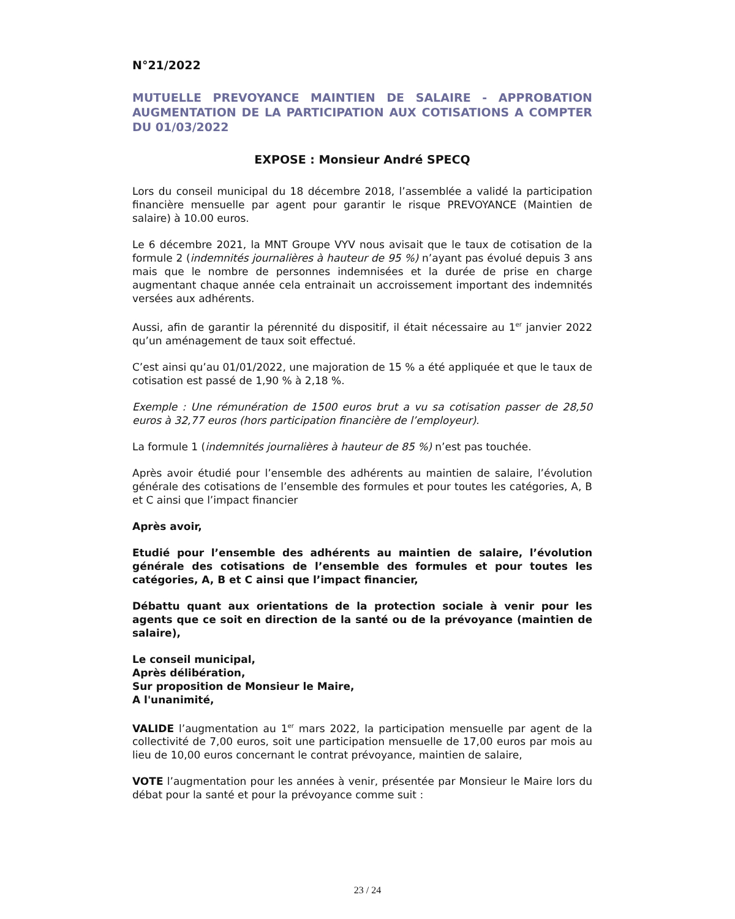N°21/2022
MUTUELLE PREVOYANCE MAINTIEN DE SALAIRE - APPROBATION AUGMENTATION DE LA PARTICIPATION AUX COTISATIONS A COMPTER DU 01/03/2022
EXPOSE : Monsieur André SPECQ
Lors du conseil municipal du 18 décembre 2018, l’assemblée a validé la participation financière mensuelle par agent pour garantir le risque PREVOYANCE (Maintien de salaire) à 10.00 euros.
Le 6 décembre 2021, la MNT Groupe VYV nous avisait que le taux de cotisation de la formule 2 (indemnités journalières à hauteur de 95 %) n’ayant pas évolué depuis 3 ans mais que le nombre de personnes indemnisées et la durée de prise en charge augmentant chaque année cela entrainait un accroissement important des indemnités versées aux adhérents.
Aussi, afin de garantir la pérennité du dispositif, il était nécessaire au 1<sup>er</sup> janvier 2022 qu’un aménagement de taux soit effectué.
C’est ainsi qu’au 01/01/2022, une majoration de 15 % a été appliquée et que le taux de cotisation est passé de 1,90 % à 2,18 %.
Exemple : Une rémunération de 1500 euros brut a vu sa cotisation passer de 28,50 euros à 32,77 euros (hors participation financière de l’employeur).
La formule 1 (indemnités journalières à hauteur de 85 %) n’est pas touchée.
Après avoir étudié pour l’ensemble des adhérents au maintien de salaire, l’évolution générale des cotisations de l’ensemble des formules et pour toutes les catégories, A, B et C ainsi que l’impact financier
Après avoir,
Etudié pour l’ensemble des adhérents au maintien de salaire, l’évolution générale des cotisations de l’ensemble des formules et pour toutes les catégories, A, B et C ainsi que l’impact financier,
Débattu quant aux orientations de la protection sociale à venir pour les agents que ce soit en direction de la santé ou de la prévoyance (maintien de salaire),
Le conseil municipal,
Après délibération,
Sur proposition de Monsieur le Maire,
A l'unanimité,
VALIDE l’augmentation au 1<sup>er</sup> mars 2022, la participation mensuelle par agent de la collectivité de 7,00 euros, soit une participation mensuelle de 17,00 euros par mois au lieu de 10,00 euros concernant le contrat prévoyance, maintien de salaire,
VOTE l’augmentation pour les années à venir, présentée par Monsieur le Maire lors du débat pour la santé et pour la prévoyance comme suit :
23 / 24